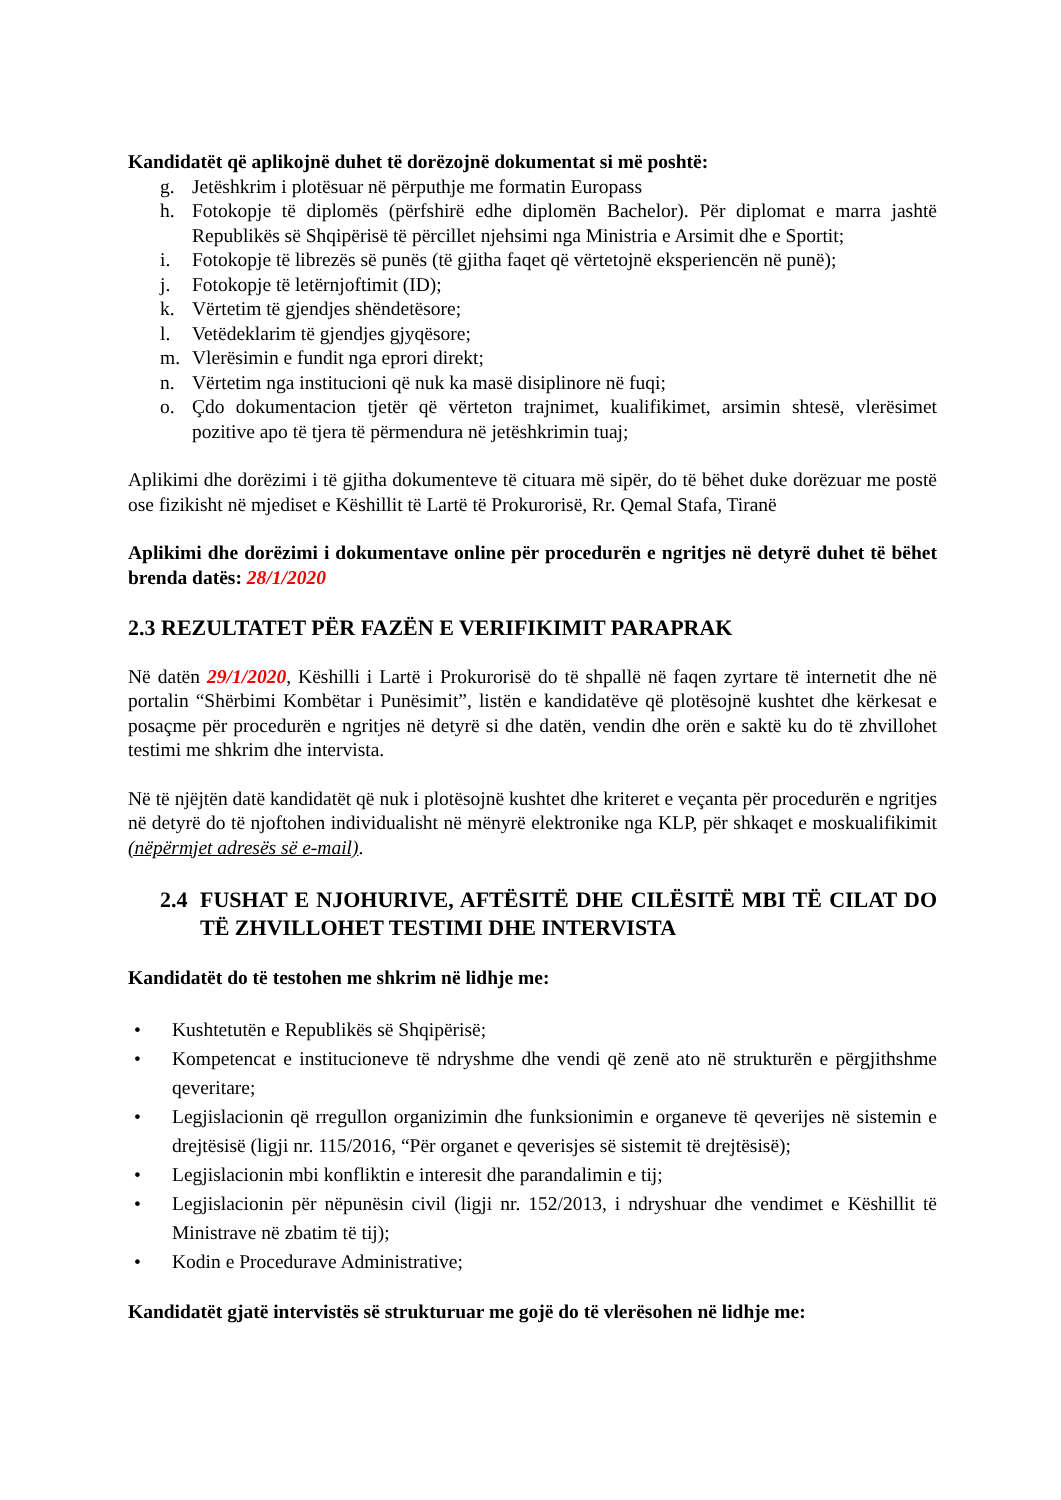Kandidatët që aplikojnë duhet të dorëzojnë dokumentat si më poshtë:
g. Jetëshkrim i plotësuar në përputhje me formatin Europass
h. Fotokopje të diplomës (përfshirë edhe diplomën Bachelor). Për diplomat e marra jashtë Republikës së Shqipërisë të përcillet njehsimi nga Ministria e Arsimit dhe e Sportit;
i. Fotokopje të librezës së punës (të gjitha faqet që vërtetojnë eksperiencën në punë);
j. Fotokopje të letërnjoftimit (ID);
k. Vërtetim të gjendjes shëndetësore;
l. Vetëdeklarim të gjendjes gjyqësore;
m. Vlerësimin e fundit nga eprori direkt;
n. Vërtetim nga institucioni që nuk ka masë disiplinore në fuqi;
o. Çdo dokumentacion tjetër që vërteton trajnimet, kualifikimet, arsimin shtesë, vlerësimet pozitive apo të tjera të përmendura në jetëshkrimin tuaj;
Aplikimi dhe dorëzimi i të gjitha dokumenteve të cituara më sipër, do të bëhet duke dorëzuar me postë ose fizikisht në mjediset e Këshillit të Lartë të Prokurorisë, Rr. Qemal Stafa, Tiranë
Aplikimi dhe dorëzimi i dokumentave online për procedurën e ngritjes në detyrë duhet të bëhet brenda datës: 28/1/2020
2.3 REZULTATET PËR FAZËN E VERIFIKIMIT PARAPRAK
Në datën 29/1/2020, Këshilli i Lartë i Prokurorisë do të shpallë në faqen zyrtare të internetit dhe në portalin “Shërbimi Kombëtar i Punësimit”, listën e kandidatëve që plotësojnë kushtet dhe kërkesat e posaçme për procedurën e ngritjes në detyrë si dhe datën, vendin dhe orën e saktë ku do të zhvillohet testimi me shkrim dhe intervista.
Në të njëjtën datë kandidatët që nuk i plotësojnë kushtet dhe kriteret e veçanta për procedurën e ngritjes në detyrë do të njoftohen individualisht në mënyrë elektronike nga KLP, për shkaqet e moskualifikimit (nëpërmjet adresës së e-mail).
2.4 FUSHAT E NJOHURIVE, AFTËSITË DHE CILËSITË MBI TË CILAT DO TË ZHVILLOHET TESTIMI DHE INTERVISTA
Kandidatët do të testohen me shkrim në lidhje me:
• Kushtetutën e Republikës së Shqipërisë;
• Kompetencat e institucioneve të ndryshme dhe vendi që zenë ato në strukturën e përgjithshme qeveritare;
• Legjislacionin që rregullon organizimin dhe funksionimin e organeve të qeverijes në sistemin e drejtësisë (ligji nr. 115/2016, “Për organet e qeverisjes së sistemit të drejtësisë);
• Legjislacionin mbi konfliktin e interesit dhe parandalimin e tij;
• Legjislacionin për nëpunësin civil (ligji nr. 152/2013, i ndryshuar dhe vendimet e Këshillit të Ministrave në zbatim të tij);
• Kodin e Procedurave Administrative;
Kandidatët gjatë intervistës së strukturuar me gojë do të vlerësohen në lidhje me: